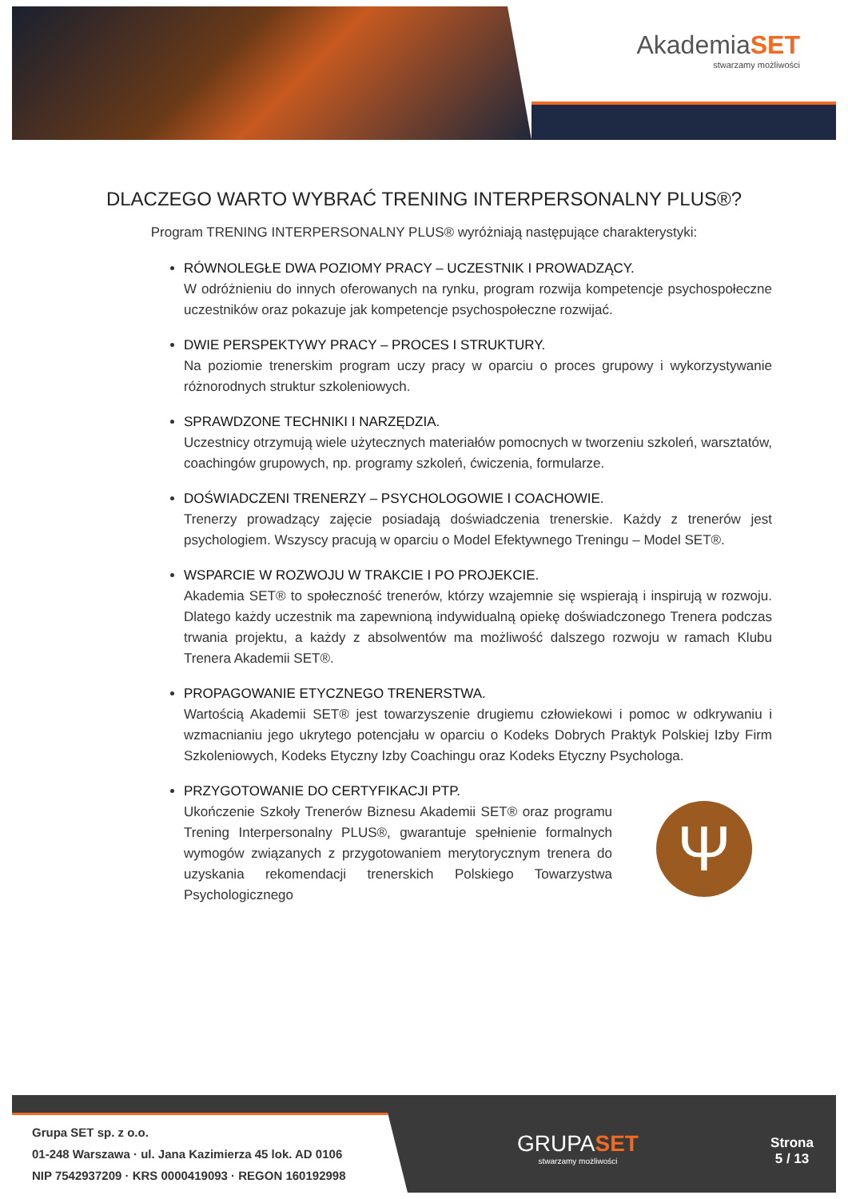AkademiaSET
stwarzamy możliwości
DLACZEGO WARTO WYBRAĆ TRENING INTERPERSONALNY PLUS®?
Program TRENING INTERPERSONALNY PLUS® wyróżniają następujące charakterystyki:
RÓWNOLEGŁE DWA POZIOMY PRACY – UCZESTNIK I PROWADZĄCY.
W odróżnieniu do innych oferowanych na rynku, program rozwija kompetencje psychospołeczne uczestników oraz pokazuje jak kompetencje psychospołeczne rozwijać.
DWIE PERSPEKTYWY PRACY – PROCES I STRUKTURY.
Na poziomie trenerskim program uczy pracy w oparciu o proces grupowy i wykorzystywanie różnorodnych struktur szkoleniowych.
SPRAWDZONE TECHNIKI I NARZĘDZIA.
Uczestnicy otrzymują wiele użytecznych materiałów pomocnych w tworzeniu szkoleń, warsztatów, coachingów grupowych, np. programy szkoleń, ćwiczenia, formularze.
DOŚWIADCZENI TRENERZY – PSYCHOLOGOWIE I COACHOWIE.
Trenerzy prowadzący zajęcie posiadają doświadczenia trenerskie. Każdy z trenerów jest psychologiem. Wszyscy pracują w oparciu o Model Efektywnego Treningu – Model SET®.
WSPARCIE W ROZWOJU W TRAKCIE I PO PROJEKCIE.
Akademia SET® to społeczność trenerów, którzy wzajemnie się wspierają i inspirują w rozwoju. Dlatego każdy uczestnik ma zapewnioną indywidualną opiekę doświadczonego Trenera podczas trwania projektu, a każdy z absolwentów ma możliwość dalszego rozwoju w ramach Klubu Trenera Akademii SET®.
PROPAGOWANIE ETYCZNEGO TRENERSTWA.
Wartością Akademii SET® jest towarzyszenie drugiemu człowiekowi i pomoc w odkrywaniu i wzmacnianiu jego ukrytego potencjału w oparciu o Kodeks Dobrych Praktyk Polskiej Izby Firm Szkoleniowych, Kodeks Etyczny Izby Coachingu oraz Kodeks Etyczny Psychologa.
PRZYGOTOWANIE DO CERTYFIKACJI PTP.
Ukończenie Szkoły Trenerów Biznesu Akademii SET® oraz programu Trening Interpersonalny PLUS®, gwarantuje spełnienie formalnych wymogów związanych z przygotowaniem merytorycznym trenera do uzyskania rekomendacji trenerskich Polskiego Towarzystwa Psychologicznego
Ψ
Grupa SET sp. z o.o.
01-248 Warszawa · ul. Jana Kazimierza 45 lok. AD 0106
NIP 7542937209 · KRS 0000419093 · REGON 160192998
GRUPASET
stwarzamy możliwości
Strona
5 / 13